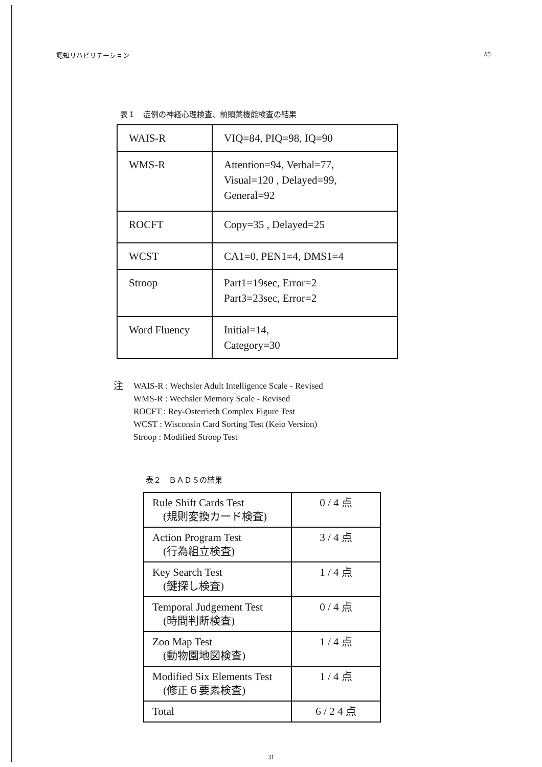認知リハビリテーション 85
表１　症例の神経心理検査、前頭葉機能検査の結果
| WAIS-R | VIQ=84, PIQ=98, IQ=90 |
| WMS-R | Attention=94, Verbal=77, Visual=120 , Delayed=99, General=92 |
| ROCFT | Copy=35 , Delayed=25 |
| WCST | CA1=0, PEN1=4, DMS1=4 |
| Stroop | Part1=19sec, Error=2 Part3=23sec, Error=2 |
| Word Fluency | Initial=14, Category=30 |
注 WAIS-R : Wechsler Adult Intelligence Scale - Revised
WMS-R : Wechsler Memory Scale - Revised
ROCFT : Rey-Osterrieth Complex Figure Test
WCST : Wisconsin Card Sorting Test (Keio Version)
Stroop : Modified Stroop Test
表２　ＢＡＤＳの結果
| Rule Shift Cards Test (規則変換カード検査) | 0 / 4 点 |
| Action Program Test (行為組立検査) | 3 / 4 点 |
| Key Search Test (鍵探し検査) | 1 / 4 点 |
| Temporal Judgement Test (時間判断検査) | 0 / 4 点 |
| Zoo Map Test (動物園地図検査) | 1 / 4 点 |
| Modified Six Elements Test (修正６要素検査) | 1 / 4 点 |
| Total | 6 / 2 4 点 |
− 31 −